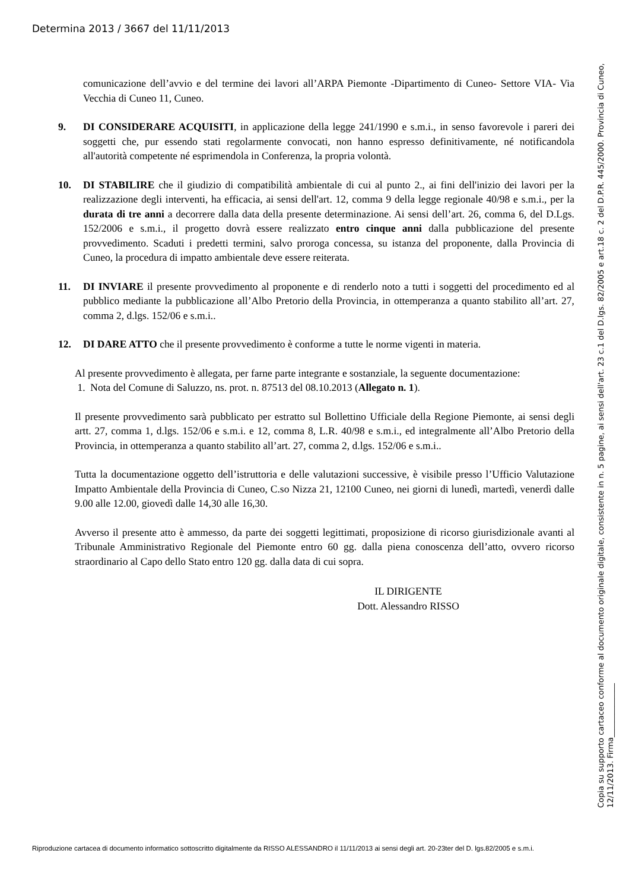Determina 2013 / 3667 del 11/11/2013
comunicazione dell’avvio e del termine dei lavori all’ARPA Piemonte -Dipartimento di Cuneo- Settore VIA- Via Vecchia di Cuneo 11, Cuneo.
9. DI CONSIDERARE ACQUISITI, in applicazione della legge 241/1990 e s.m.i., in senso favorevole i pareri dei soggetti che, pur essendo stati regolarmente convocati, non hanno espresso definitivamente, né notificandola all'autorità competente né esprimendola in Conferenza, la propria volontà.
10. DI STABILIRE che il giudizio di compatibilità ambientale di cui al punto 2., ai fini dell'inizio dei lavori per la realizzazione degli interventi, ha efficacia, ai sensi dell'art. 12, comma 9 della legge regionale 40/98 e s.m.i., per la durata di tre anni a decorrere dalla data della presente determinazione. Ai sensi dell’art. 26, comma 6, del D.Lgs. 152/2006 e s.m.i., il progetto dovrà essere realizzato entro cinque anni dalla pubblicazione del presente provvedimento. Scaduti i predetti termini, salvo proroga concessa, su istanza del proponente, dalla Provincia di Cuneo, la procedura di impatto ambientale deve essere reiterata.
11. DI INVIARE il presente provvedimento al proponente e di renderlo noto a tutti i soggetti del procedimento ed al pubblico mediante la pubblicazione all’Albo Pretorio della Provincia, in ottemperanza a quanto stabilito all’art. 27, comma 2, d.lgs. 152/06 e s.m.i..
12. DI DARE ATTO che il presente provvedimento è conforme a tutte le norme vigenti in materia.
Al presente provvedimento è allegata, per farne parte integrante e sostanziale, la seguente documentazione:
1. Nota del Comune di Saluzzo, ns. prot. n. 87513 del 08.10.2013 (Allegato n. 1).
Il presente provvedimento sarà pubblicato per estratto sul Bollettino Ufficiale della Regione Piemonte, ai sensi degli artt. 27, comma 1, d.lgs. 152/06 e s.m.i. e 12, comma 8, L.R. 40/98 e s.m.i., ed integralmente all’Albo Pretorio della Provincia, in ottemperanza a quanto stabilito all’art. 27, comma 2, d.lgs. 152/06 e s.m.i..
Tutta la documentazione oggetto dell’istruttoria e delle valutazioni successive, è visibile presso l’Ufficio Valutazione Impatto Ambientale della Provincia di Cuneo, C.so Nizza 21, 12100 Cuneo, nei giorni di lunedì, martedì, venerdì dalle 9.00 alle 12.00, giovedì dalle 14,30 alle 16,30.
Avverso il presente atto è ammesso, da parte dei soggetti legittimati, proposizione di ricorso giurisdizionale avanti al Tribunale Amministrativo Regionale del Piemonte entro 60 gg. dalla piena conoscenza dell’atto, ovvero ricorso straordinario al Capo dello Stato entro 120 gg. dalla data di cui sopra.
IL DIRIGENTE
Dott. Alessandro RISSO
Copia su supporto cartaceo conforme al documento originale digitale, consistente in n. 5 pagine, ai sensi dell'art. 23 c.1 del D.lgs. 82/2005 e art.18 c. 2 del D.P.R. 445/2000. Provincia di Cuneo, 12/11/2013. Firma______________
Riproduzione cartacea di documento informatico sottoscritto digitalmente da RISSO ALESSANDRO il 11/11/2013 ai sensi degli art. 20-23ter del D. lgs.82/2005 e s.m.i.